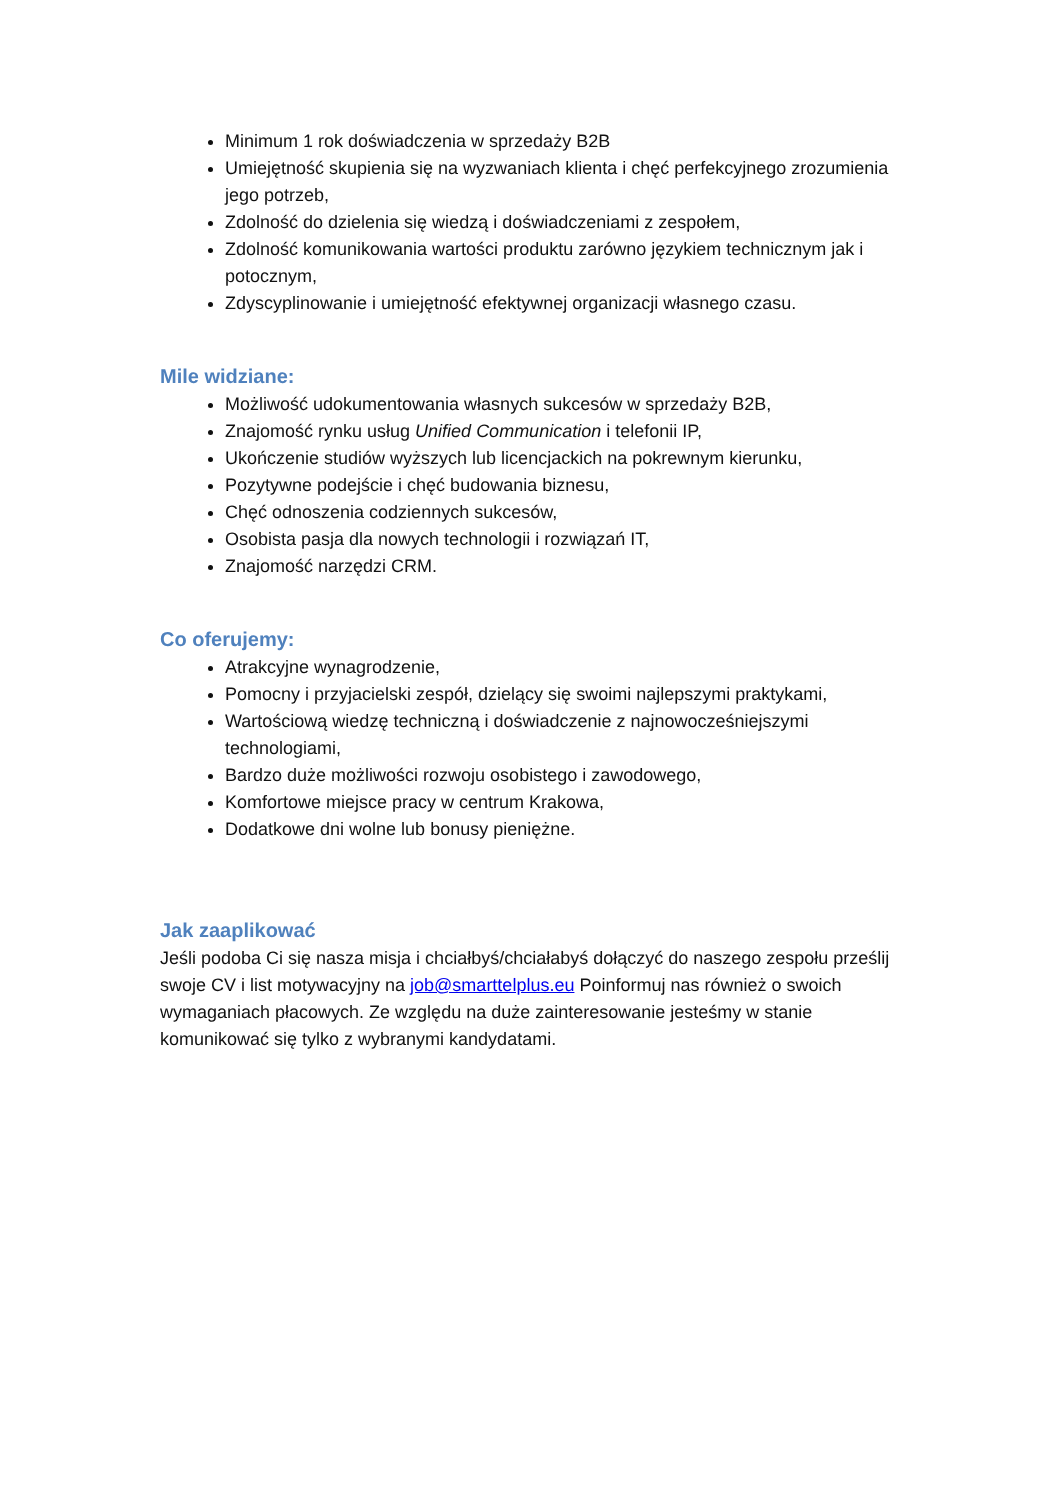Minimum 1 rok doświadczenia w sprzedaży B2B
Umiejętność skupienia się na wyzwaniach klienta i chęć perfekcyjnego zrozumienia jego potrzeb,
Zdolność do dzielenia się wiedzą i doświadczeniami z zespołem,
Zdolność komunikowania wartości produktu zarówno językiem technicznym jak i potocznym,
Zdyscyplinowanie i umiejętność efektywnej organizacji własnego czasu.
Mile widziane:
Możliwość udokumentowania własnych sukcesów w sprzedaży B2B,
Znajomość rynku usług Unified Communication i telefonii IP,
Ukończenie studiów wyższych lub licencjackich na pokrewnym kierunku,
Pozytywne podejście i chęć budowania biznesu,
Chęć odnoszenia codziennych sukcesów,
Osobista pasja dla nowych technologii i rozwiązań IT,
Znajomość narzędzi CRM.
Co oferujemy:
Atrakcyjne wynagrodzenie,
Pomocny i przyjacielski zespół, dzielący się swoimi najlepszymi praktykami,
Wartościową wiedzę techniczną i doświadczenie z najnowocześniejszymi technologiami,
Bardzo duże możliwości rozwoju osobistego i zawodowego,
Komfortowe miejsce pracy w centrum Krakowa,
Dodatkowe dni wolne lub bonusy pieniężne.
Jak zaaplikować
Jeśli podoba Ci się nasza misja i chciałbyś/chciałabyś dołączyć do naszego zespołu prześlij swoje CV i list motywacyjny na job@smarttelplus.eu Poinformuj nas również o swoich wymaganiach płacowych. Ze względu na duże zainteresowanie jesteśmy w stanie komunikować się tylko z wybranymi kandydatami.